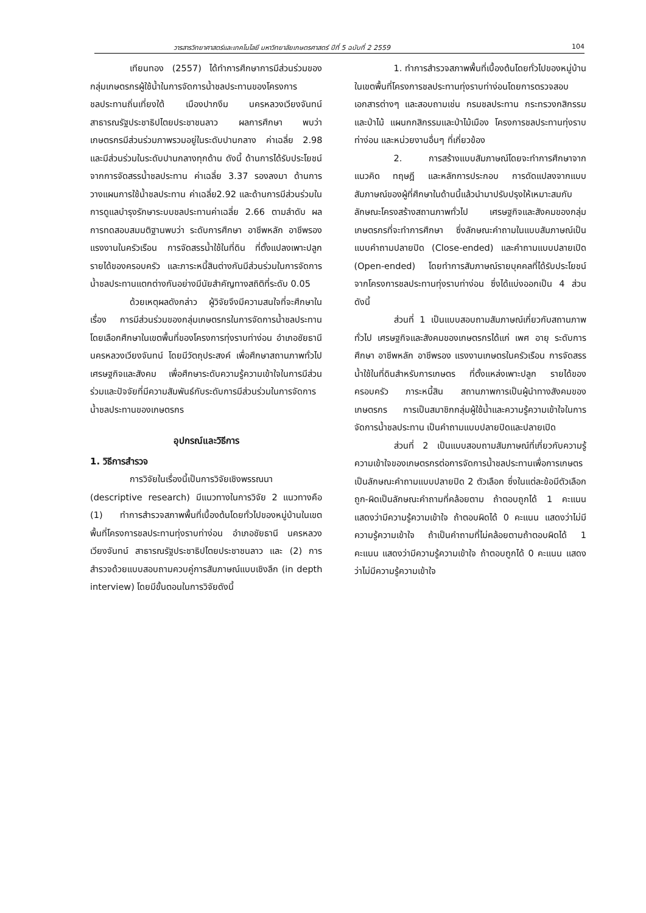วารสารวิทยาศาสตร์และเทคโนโลยี มหาวิทยาลัยเกษตรศาสตร์ ปีที่ 5 ฉบับที่ 2 2559 104
เทียนทอง (2557) ได้ทำการศึกษาการมีส่วนร่วมของกลุ่มเกษตรกรผู้ใช้น้ำในการจัดการน้ำชลประทานของโครงการชลประทานถิ่นเที่ยงใต้ เมืองปากงึม นครหลวงเวียงจันทน์ สาธารณรัฐประชาธิปไตยประชาชนลาว ผลการศึกษา พบว่า เกษตรกรมีส่วนร่วมภาพรวมอยู่ในระดับปานกลาง ค่าเฉลี่ย 2.98 และมีส่วนร่วมในระดับปานกลางทุกด้าน ดังนี้ ด้านการได้รับประโยชน์จากการจัดสรรน้ำชลประทาน ค่าเฉลี่ย 3.37 รองลงมา ด้านการวางแผนการใช้น้ำชลประทาน ค่าเฉลี่ย2.92 และด้านการมีส่วนร่วมในการดูแลบำรุงรักษาระบบชลประทานค่าเฉลี่ย 2.66 ตามลำดับ ผลการทดสอบสมมติฐานพบว่า ระดับการศึกษา อาชีพหลัก อาชีพรอง แรงงานในครัวเรือน การจัดสรรน้ำใช้ในที่ดิน ที่ตั้งแปลงเพาะปลูก รายได้ของครอบครัว และภาระหนี้สินต่างกันมีส่วนร่วมในการจัดการน้ำชลประทานแตกต่างกันอย่างมีนัยสำคัญทางสถิติที่ระดับ 0.05
ด้วยเหตุผลดังกล่าว ผู้วิจัยจึงมีความสนใจที่จะศึกษาในเรื่อง การมีส่วนร่วมของกลุ่มเกษตรกรในการจัดการน้ำชลประทาน โดยเลือกศึกษาในเขตพื้นที่ของโครงการทุ่งราบท่าง่อน อำเภอชัยธานี นครหลวงเวียงจันทน์ โดยมีวัตถุประสงค์ เพื่อศึกษาสถานภาพทั่วไป เศรษฐกิจและสังคม เพื่อศึกษาระดับความรู้ความเข้าใจในการมีส่วนร่วมและปัจจัยที่มีความสัมพันธ์กับระดับการมีส่วนร่วมในการจัดการน้ำชลประทานของเกษตรกร
อุปกรณ์และวิธีการ
1. วิธีการสำรวจ
การวิจัยในเรื่องนี้เป็นการวิจัยเชิงพรรณนา (descriptive research) มีแนวทางในการวิจัย 2 แนวทางคือ (1) ทำการสำรวจสภาพพื้นที่เบื้องต้นโดยทั่วไปของหมู่บ้านในเขตพื้นที่โครงการชลประทานทุ่งราบท่าง่อน อำเภอชัยธานี นครหลวงเวียงจันทน์ สาธารณรัฐประชาธิปไตยประชาชนลาว และ (2) การสำรวจด้วยแบบสอบถามควบคู่การสัมภาษณ์แบบเชิงลึก (in depth interview) โดยมีขั้นตอนในการวิจัยดังนี้
1. ทำการสำรวจสภาพพื้นที่เบื้องต้นโดยทั่วไปของหมู่บ้านในเขตพื้นที่โครงการชลประทานทุ่งราบท่าง่อนโดยการตรวจสอบเอกสารต่างๆ และสอบถามเช่น กรมชลประทาน กระทรวงกสิกรรมและป่าไม้ แผนกกสิกรรมและป่าไม้เมือง โครงการชลประทานทุ่งราบท่าง่อน และหน่วยงานอื่นๆ ที่เกี่ยวข้อง
2. การสร้างแบบสัมภาษณ์โดยจะทำการศึกษาจากแนวคิด ทฤษฎี และหลักการประกอบ การดัดแปลงจากแบบสัมภาษณ์ของผู้ที่ศึกษาในด้านนี้แล้วนำมาปรับปรุงให้เหมาะสมกับลักษณะโครงสร้างสถานภาพทั่วไป เศรษฐกิจและสังคมของกลุ่มเกษตรกรที่จะทำการศึกษา ซึ่งลักษณะคำถามในแบบสัมภาษณ์เป็นแบบคำถามปลายปิด (Close-ended) และคำถามแบบปลายเปิด (Open-ended) โดยทำการสัมภาษณ์รายบุคคลที่ได้รับประโยชน์จากโครงการชลประทานทุ่งราบท่าง่อน ซึ่งได้แบ่งออกเป็น 4 ส่วน ดังนี้
ส่วนที่ 1 เป็นแบบสอบถามสัมภาษณ์เกี่ยวกับสถานภาพทั่วไป เศรษฐกิจและสังคมของเกษตรกรได้แก่ เพศ อายุ ระดับการศึกษา อาชีพหลัก อาชีพรอง แรงงานเกษตรในครัวเรือน การจัดสรรน้ำใช้ในที่ดินสำหรับการเกษตร ที่ตั้งแหล่งเพาะปลูก รายได้ของครอบครัว ภาระหนี้สิน สถานภาพการเป็นผู้นำทางสังคมของเกษตรกร การเป็นสมาชิกกลุ่มผู้ใช้น้ำและความรู้ความเข้าใจในการจัดการน้ำชลประทาน เป็นคำถามแบบปลายปิดและปลายเปิด
ส่วนที่ 2 เป็นแบบสอบถามสัมภาษณ์ที่เกี่ยวกับความรู้ความเข้าใจของเกษตรกรต่อการจัดการน้ำชลประทานเพื่อการเกษตร เป็นลักษณะคำถามแบบปลายปิด 2 ตัวเลือก ซึ่งในแต่ละข้อมีตัวเลือกถูก-ผิดเป็นลักษณะคำถามที่คล้อยตาม ถ้าตอบถูกได้ 1 คะแนน แสดงว่ามีความรู้ความเข้าใจ ถ้าตอบผิดได้ 0 คะแนน แสดงว่าไม่มีความรู้ความเข้าใจ ถ้าเป็นคำถามที่ไม่คล้อยตามถ้าตอบผิดได้ 1 คะแนน แสดงว่ามีความรู้ความเข้าใจ ถ้าตอบถูกได้ 0 คะแนน แสดงว่าไม่มีความรู้ความเข้าใจ